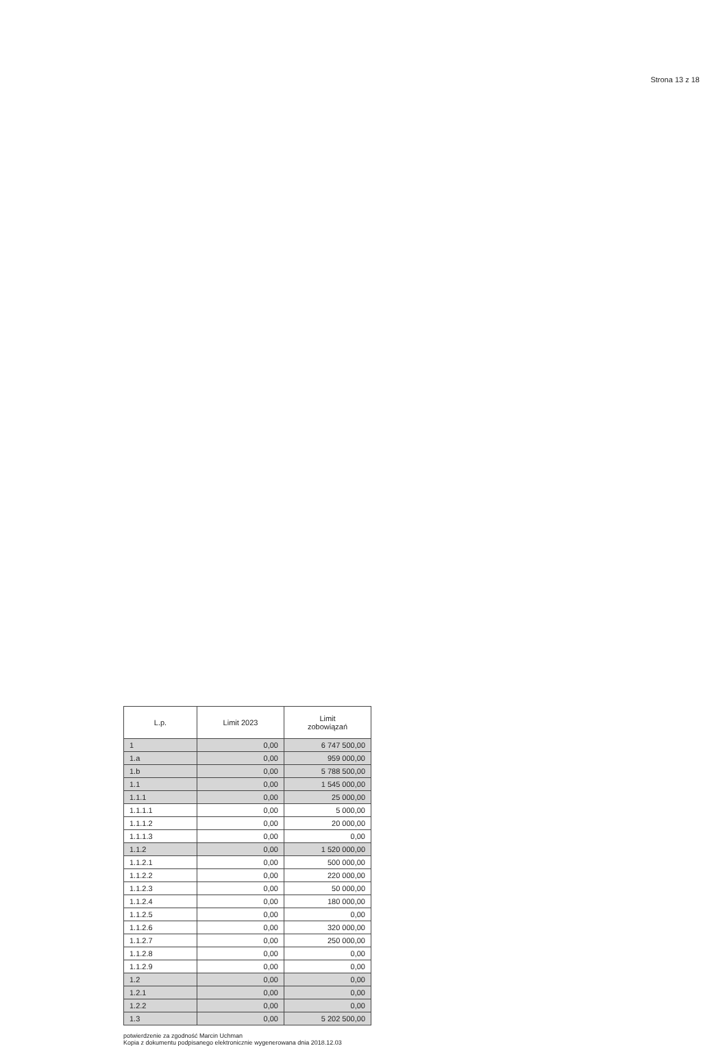Strona 13 z 18
| L.p. | Limit 2023 | Limit zobowiązań |
| --- | --- | --- |
| 1 | 0,00 | 6 747 500,00 |
| 1.a | 0,00 | 959 000,00 |
| 1.b | 0,00 | 5 788 500,00 |
| 1.1 | 0,00 | 1 545 000,00 |
| 1.1.1 | 0,00 | 25 000,00 |
| 1.1.1.1 | 0,00 | 5 000,00 |
| 1.1.1.2 | 0,00 | 20 000,00 |
| 1.1.1.3 | 0,00 | 0,00 |
| 1.1.2 | 0,00 | 1 520 000,00 |
| 1.1.2.1 | 0,00 | 500 000,00 |
| 1.1.2.2 | 0,00 | 220 000,00 |
| 1.1.2.3 | 0,00 | 50 000,00 |
| 1.1.2.4 | 0,00 | 180 000,00 |
| 1.1.2.5 | 0,00 | 0,00 |
| 1.1.2.6 | 0,00 | 320 000,00 |
| 1.1.2.7 | 0,00 | 250 000,00 |
| 1.1.2.8 | 0,00 | 0,00 |
| 1.1.2.9 | 0,00 | 0,00 |
| 1.2 | 0,00 | 0,00 |
| 1.2.1 | 0,00 | 0,00 |
| 1.2.2 | 0,00 | 0,00 |
| 1.3 | 0,00 | 5 202 500,00 |
potwierdzenie za zgodność Marcin Uchman
Kopia z dokumentu podpisanego elektronicznie wygenerowana dnia 2018.12.03